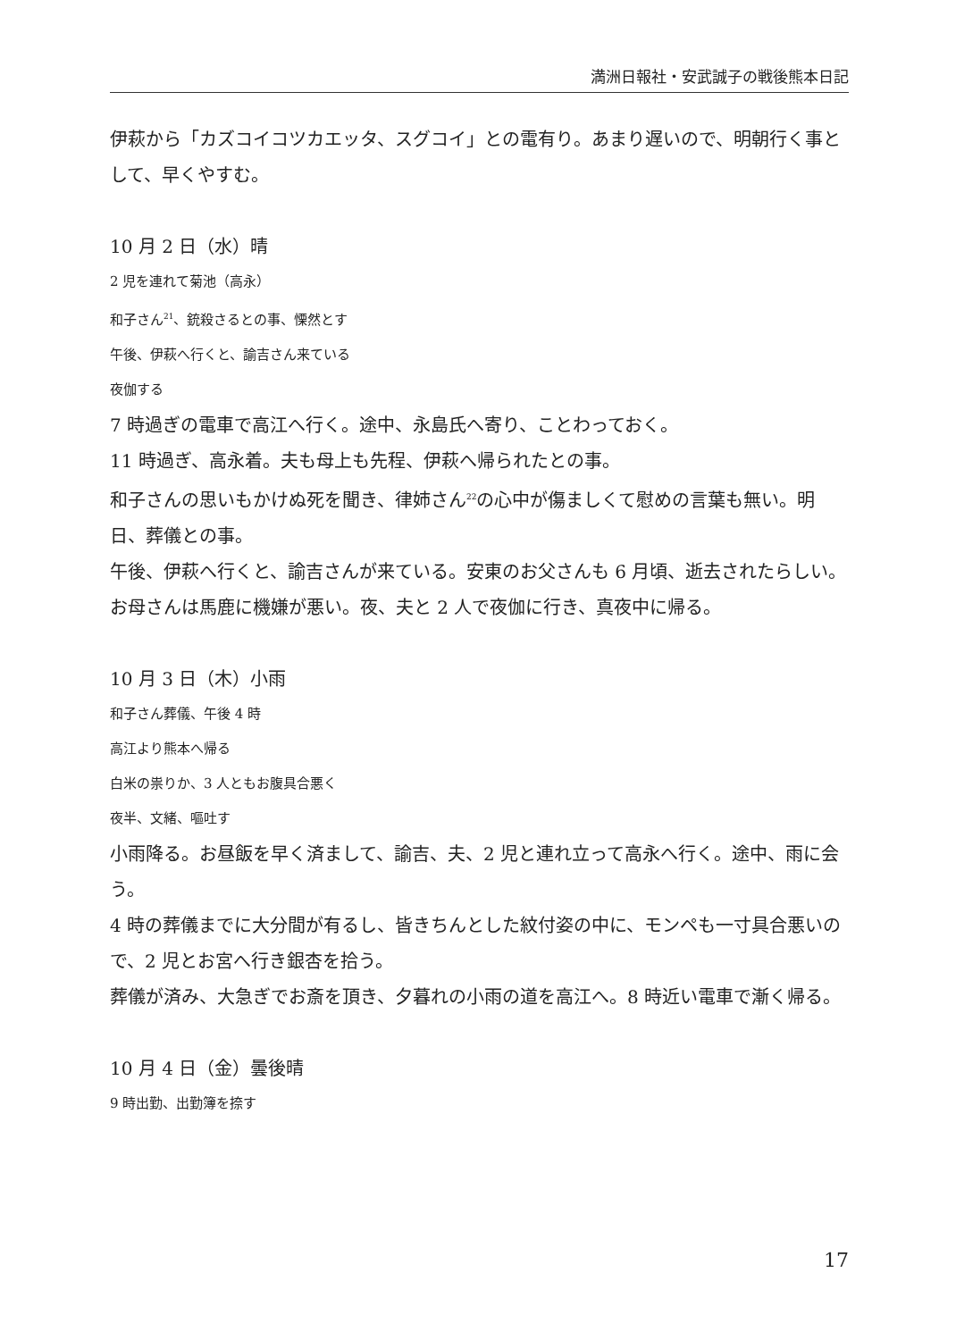満洲日報社・安武誠子の戦後熊本日記
伊萩から「カズコイコツカエッタ、スグコイ」との電有り。あまり遅いので、明朝行く事として、早くやすむ。
10 月 2 日（水）晴
2 児を連れて菊池（高永）
和子さん<sup>21</sup>、銃殺さるとの事、慄然とす
午後、伊萩へ行くと、諭吉さん来ている
夜伽する
7 時過ぎの電車で高江へ行く。途中、永島氏へ寄り、ことわっておく。
11 時過ぎ、高永着。夫も母上も先程、伊萩へ帰られたとの事。
和子さんの思いもかけぬ死を聞き、律姉さん<sup>22</sup>の心中が傷ましくて慰めの言葉も無い。明日、葬儀との事。
午後、伊萩へ行くと、諭吉さんが来ている。安東のお父さんも 6 月頃、逝去されたらしい。
お母さんは馬鹿に機嫌が悪い。夜、夫と 2 人で夜伽に行き、真夜中に帰る。
10 月 3 日（木）小雨
和子さん葬儀、午後 4 時
高江より熊本へ帰る
白米の祟りか、3 人ともお腹具合悪く
夜半、文緒、嘔吐す
小雨降る。お昼飯を早く済まして、諭吉、夫、2 児と連れ立って高永へ行く。途中、雨に会う。
4 時の葬儀までに大分間が有るし、皆きちんとした紋付姿の中に、モンペも一寸具合悪いので、2 児とお宮へ行き銀杏を拾う。
葬儀が済み、大急ぎでお斎を頂き、夕暮れの小雨の道を高江へ。8 時近い電車で漸く帰る。
10 月 4 日（金）曇後晴
9 時出勤、出勤簿を捺す
17